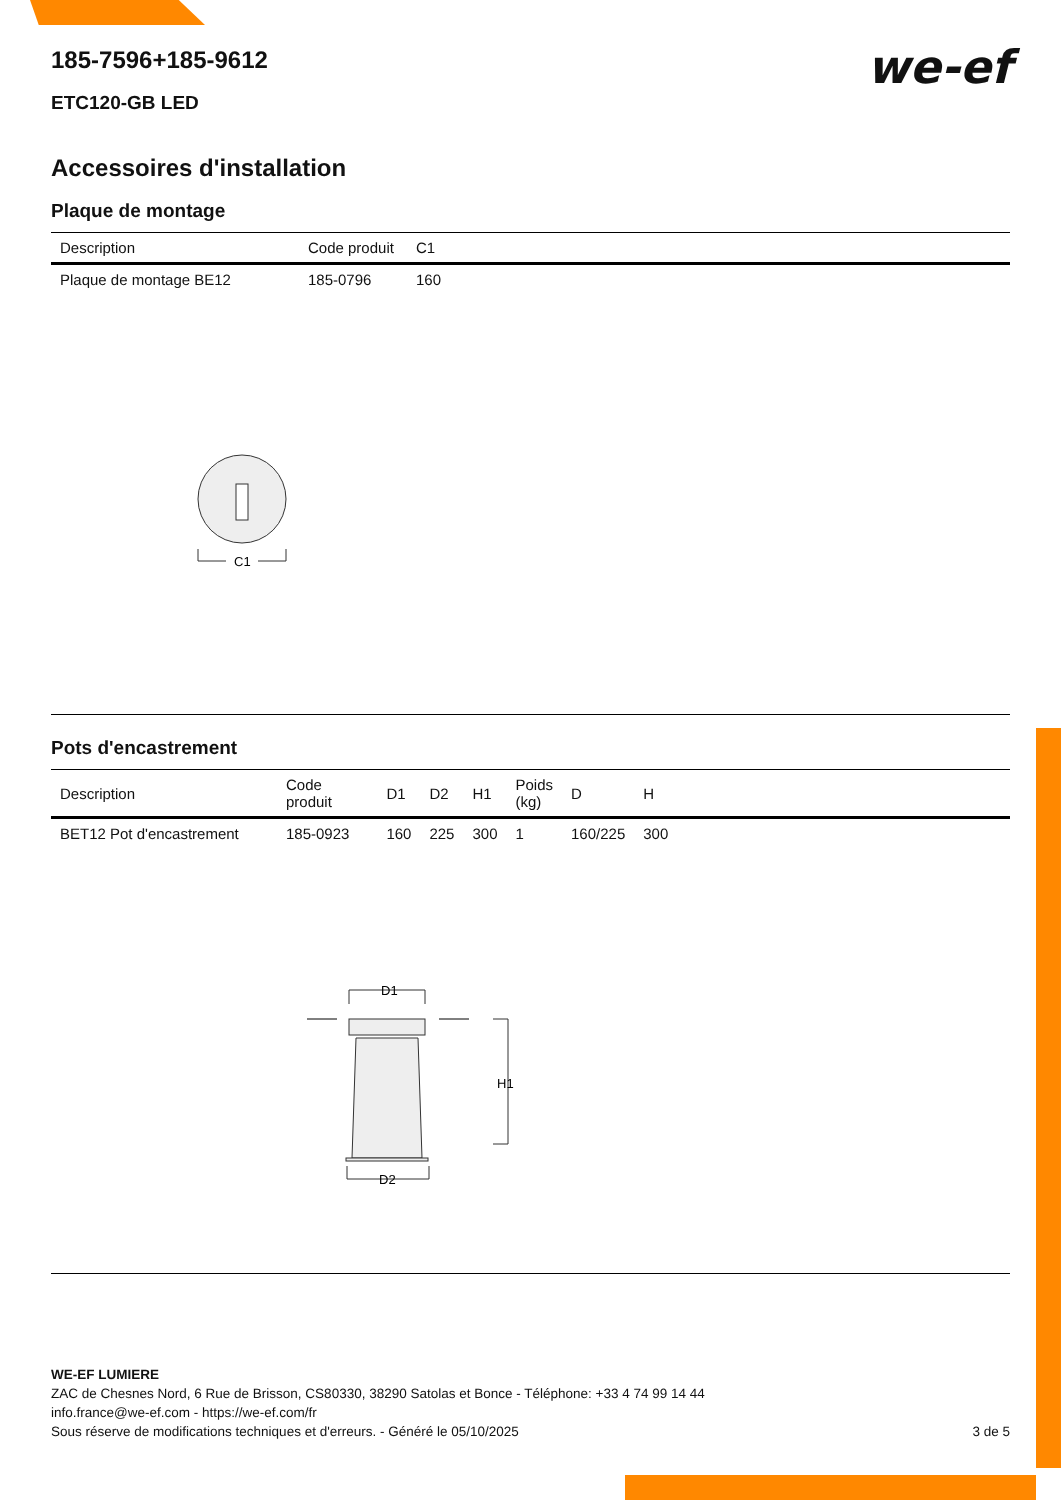we-ef
185-7596+185-9612
ETC120-GB LED
Accessoires d'installation
Plaque de montage
| Description | Code produit | C1 |
| --- | --- | --- |
| Plaque de montage BE12 | 185-0796 | 160 |
C1
Pots d'encastrement
| Description | Code produit | D1 | D2 | H1 | Poids (kg) | D | H | |
| --- | --- | --- | --- | --- | --- | --- | --- | --- |
| BET12 Pot d'encastrement | 185-0923 | 160 | 225 | 300 | 1 | 160/225 | 300 | |
D1
H1
D2
WE-EF LUMIERE
ZAC de Chesnes Nord, 6 Rue de Brisson, CS80330, 38290 Satolas et Bonce - Téléphone: +33 4 74 99 14 44
info.france@we-ef.com - https://we-ef.com/fr
Sous réserve de modifications techniques et d'erreurs. - Généré le 05/10/2025 3 de 5